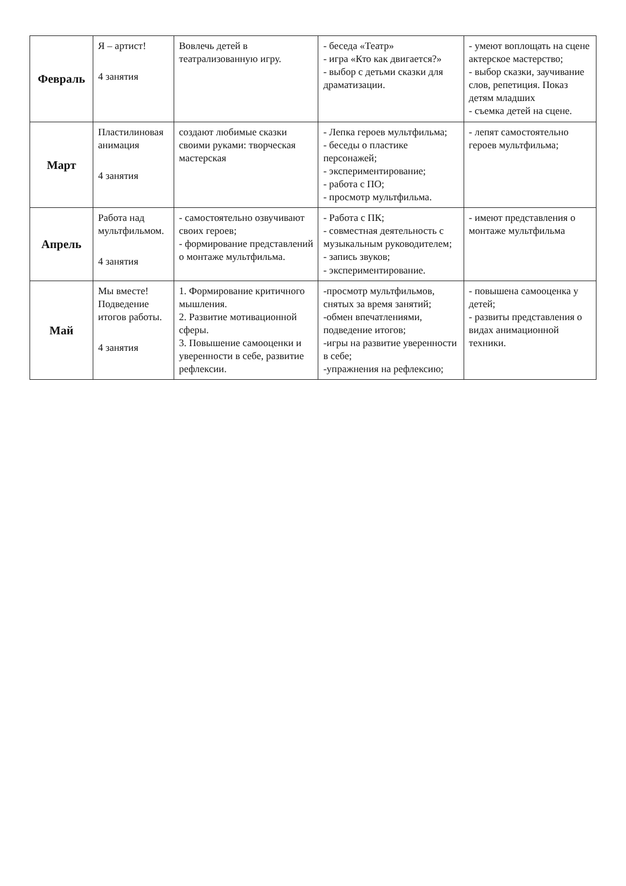| Февраль | Я – артист! 4 занятия | Вовлечь детей в театрализованную игру. | - беседа «Театр» - игра «Кто как двигается?» - выбор с детьми сказки для драматизации. | - умеют воплощать на сцене актерское мастерство; - выбор сказки, заучивание слов, репетиция. Показ детям младших - съемка детей на сцене. |
| Март | Пластилиновая анимация 4 занятия | создают любимые сказки своими руками: творческая мастерская | - Лепка героев мультфильма; - беседы о пластике персонажей; - экспериментирование; - работа с ПО; - просмотр мультфильма. | - лепят самостоятельно героев мультфильма; |
| Апрель | Работа над мультфильмом. 4 занятия | - самостоятельно озвучивают своих героев; - формирование представлений о монтаже мультфильма. | - Работа с ПК; - совместная деятельность с музыкальным руководителем; - запись звуков; - экспериментирование. | - имеют представления о монтаже мультфильма |
| Май | Мы вместе! Подведение итогов работы. 4 занятия | 1. Формирование критичного мышления. 2. Развитие мотивационной сферы. 3. Повышение самооценки и уверенности в себе, развитие рефлексии. | -просмотр мультфильмов, снятых за время занятий; -обмен впечатлениями, подведение итогов; -игры на развитие уверенности в себе; -упражнения на рефлексию; | - повышена самооценка у детей; - развиты представления о видах анимационной техники. |